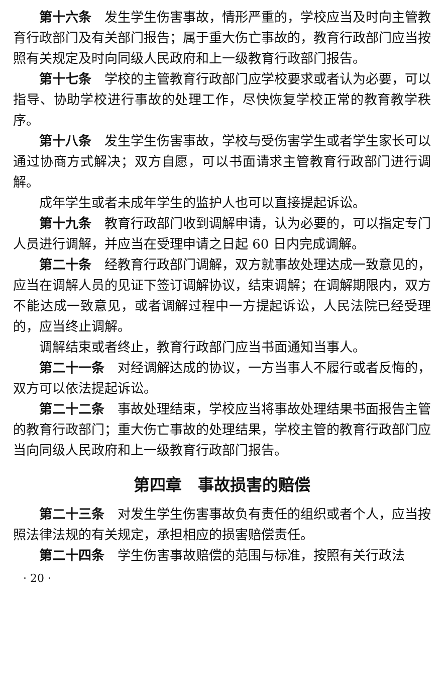第十六条　发生学生伤害事故，情形严重的，学校应当及时向主管教育行政部门及有关部门报告；属于重大伤亡事故的，教育行政部门应当按照有关规定及时向同级人民政府和上一级教育行政部门报告。
第十七条　学校的主管教育行政部门应学校要求或者认为必要，可以指导、协助学校进行事故的处理工作，尽快恢复学校正常的教育教学秩序。
第十八条　发生学生伤害事故，学校与受伤害学生或者学生家长可以通过协商方式解决；双方自愿，可以书面请求主管教育行政部门进行调解。
成年学生或者未成年学生的监护人也可以直接提起诉讼。
第十九条　教育行政部门收到调解申请，认为必要的，可以指定专门人员进行调解，并应当在受理申请之日起 60 日内完成调解。
第二十条　经教育行政部门调解，双方就事故处理达成一致意见的，应当在调解人员的见证下签订调解协议，结束调解；在调解期限内，双方不能达成一致意见，或者调解过程中一方提起诉讼，人民法院已经受理的，应当终止调解。
调解结束或者终止，教育行政部门应当书面通知当事人。
第二十一条　对经调解达成的协议，一方当事人不履行或者反悔的，双方可以依法提起诉讼。
第二十二条　事故处理结束，学校应当将事故处理结果书面报告主管的教育行政部门；重大伤亡事故的处理结果，学校主管的教育行政部门应当向同级人民政府和上一级教育行政部门报告。
第四章　事故损害的赔偿
第二十三条　对发生学生伤害事故负有责任的组织或者个人，应当按照法律法规的有关规定，承担相应的损害赔偿责任。
第二十四条　学生伤害事故赔偿的范围与标准，按照有关行政法
· 20 ·